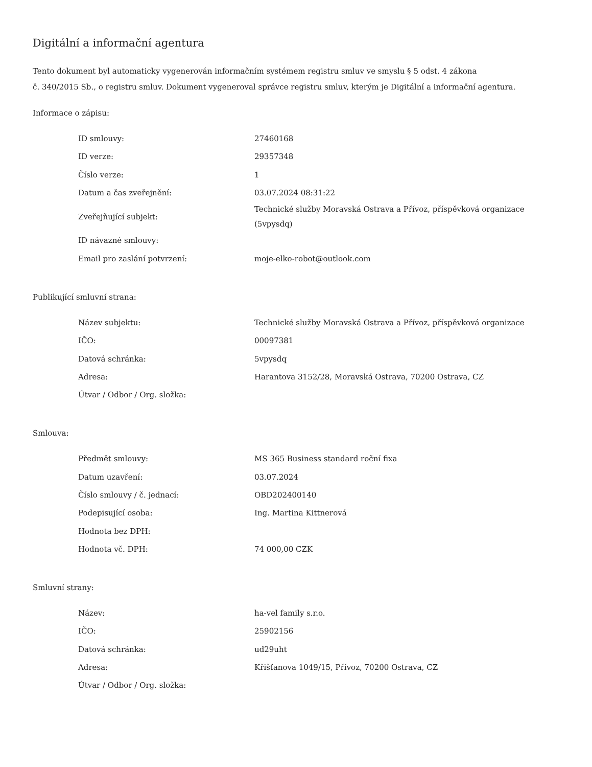Digitální a informační agentura
Tento dokument byl automaticky vygenerován informačním systémem registru smluv ve smyslu § 5 odst. 4 zákona
č. 340/2015 Sb., o registru smluv. Dokument vygeneroval správce registru smluv, kterým je Digitální a informační agentura.
Informace o zápisu:
| ID smlouvy: | 27460168 |
| ID verze: | 29357348 |
| Číslo verze: | 1 |
| Datum a čas zveřejnění: | 03.07.2024 08:31:22 |
| Zveřejňující subjekt: | Technické služby Moravská Ostrava a Přívoz, příspěvková organizace (5vpysdq) |
| ID návazné smlouvy: | |
| Email pro zaslání potvrzení: | moje-elko-robot@outlook.com |
Publikující smluvní strana:
| Název subjektu: | Technické služby Moravská Ostrava a Přívoz, příspěvková organizace |
| IČO: | 00097381 |
| Datová schránka: | 5vpysdq |
| Adresa: | Harantova 3152/28, Moravská Ostrava, 70200 Ostrava, CZ |
| Útvar / Odbor / Org. složka: | |
Smlouva:
| Předmět smlouvy: | MS 365 Business standard roční fixa |
| Datum uzavření: | 03.07.2024 |
| Číslo smlouvy / č. jednací: | OBD202400140 |
| Podepisující osoba: | Ing. Martina Kittnerová |
| Hodnota bez DPH: | |
| Hodnota vč. DPH: | 74 000,00 CZK |
Smluvní strany:
| Název: | ha-vel family s.r.o. |
| IČO: | 25902156 |
| Datová schránka: | ud29uht |
| Adresa: | Křišťanova 1049/15, Přívoz, 70200 Ostrava, CZ |
| Útvar / Odbor / Org. složka: | |